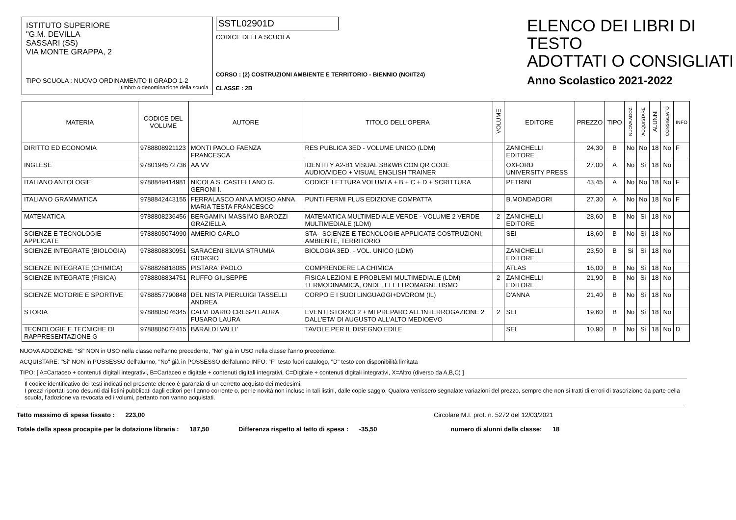ISTITUTO SUPERIORE
"G.M. DEVILLA
SASSARI (SS)
VIA MONTE GRAPPA, 2
TIPO SCUOLA : NUOVO ORDINAMENTO II GRADO 1-2
timbro o denominazione della scuola
SSTL02901D
CODICE DELLA SCUOLA
CORSO : (2) COSTRUZIONI AMBIENTE E TERRITORIO - BIENNIO (NO/IT24)
CLASSE : 2B
ELENCO DEI LIBRI DI TESTO
ADOTTATI O CONSIGLIATI
Anno Scolastico 2021-2022
| MATERIA | CODICE DEL VOLUME | AUTORE | TITOLO DELL'OPERA | VOLUME | EDITORE | PREZZO | TIPO | NUOVA ADOZ. | ACQUISTARE | ALUNNI | CONSIGLIATO | INFO |
| --- | --- | --- | --- | --- | --- | --- | --- | --- | --- | --- | --- | --- |
| DIRITTO ED ECONOMIA | 9788808921123 | MONTI PAOLO FAENZA FRANCESCA | RES PUBLICA 3ED - VOLUME UNICO (LDM) | | ZANICHELLI EDITORE | 24,30 | B | No | No | 18 | No | F |
| INGLESE | 9780194572736 | AA VV | IDENTITY A2-B1 VISUAL SB&WB CON QR CODE AUDIO/VIDEO + VISUAL ENGLISH TRAINER | | OXFORD UNIVERSITY PRESS | 27,00 | A | No | Si | 18 | No | |
| ITALIANO ANTOLOGIE | 9788849414981 | NICOLA S. CASTELLANO G. GERONI I. | CODICE LETTURA VOLUMI A + B + C + D + SCRITTURA | | PETRINI | 43,45 | A | No | No | 18 | No | F |
| ITALIANO GRAMMATICA | 9788842443155 | FERRALASCO ANNA MOISO ANNA MARIA TESTA FRANCESCO | PUNTI FERMI PLUS EDIZIONE COMPATTA | | B.MONDADORI | 27,30 | A | No | No | 18 | No | F |
| MATEMATICA | 9788808236456 | BERGAMINI MASSIMO BAROZZI GRAZIELLA | MATEMATICA MULTIMEDIALE VERDE - VOLUME 2 VERDE MULTIMEDIALE (LDM) | 2 | ZANICHELLI EDITORE | 28,60 | B | No | Si | 18 | No | |
| SCIENZE E TECNOLOGIE APPLICATE | 9788805074990 | AMERIO CARLO | STA - SCIENZE E TECNOLOGIE APPLICATE COSTRUZIONI, AMBIENTE, TERRITORIO | | SEI | 18,60 | B | No | Si | 18 | No | |
| SCIENZE INTEGRATE (BIOLOGIA) | 9788808830951 | SARACENI SILVIA STRUMIA GIORGIO | BIOLOGIA 3ED. - VOL. UNICO (LDM) | | ZANICHELLI EDITORE | 23,50 | B | Si | Si | 18 | No | |
| SCIENZE INTEGRATE (CHIMICA) | 9788826818085 | PISTARA' PAOLO | COMPRENDERE LA CHIMICA | | ATLAS | 16,00 | B | No | Si | 18 | No | |
| SCIENZE INTEGRATE (FISICA) | 9788808834751 | RUFFO GIUSEPPE | FISICA LEZIONI E PROBLEMI MULTIMEDIALE (LDM) TERMODINAMICA, ONDE, ELETTROMAGNETISMO | 2 | ZANICHELLI EDITORE | 21,90 | B | No | Si | 18 | No | |
| SCIENZE MOTORIE E SPORTIVE | 9788857790848 | DEL NISTA PIERLUIGI TASSELLI ANDREA | CORPO E I SUOI LINGUAGGI+DVDROM (IL) | | D'ANNA | 21,40 | B | No | Si | 18 | No | |
| STORIA | 9788805076345 | CALVI DARIO CRESPI LAURA FUSARO LAURA | EVENTI STORICI 2 + MI PREPARO ALL'INTERROGAZIONE 2 DALL'ETA' DI AUGUSTO ALL'ALTO MEDIOEVO | 2 | SEI | 19,60 | B | No | Si | 18 | No | |
| TECNOLOGIE E TECNICHE DI RAPPRESENTAZIONE G | 9788805072415 | BARALDI VALLI' | TAVOLE PER IL DISEGNO EDILE | | SEI | 10,90 | B | No | Si | 18 | No | D |
NUOVA ADOZIONE: "Si" NON in USO nella classe nell'anno precedente, "No" già in USO nella classe l'anno precedente.
ACQUISTARE: "Si" NON in POSSESSO dell'alunno, "No" già in POSSESSO dell'alunno INFO: "F" testo fuori catalogo, "D" testo con disponibilità limitata
TIPO: [ A=Cartaceo + contenuti digitali integrativi, B=Cartaceo e digitale + contenuti digitali integrativi, C=Digitale + contenuti digitali integrativi, X=Altro (diverso da A,B,C) ]
Il codice identificativo dei testi indicati nel presente elenco è garanzia di un corretto acquisto dei medesimi.
I prezzi riportati sono desunti dai listini pubblicati dagli editori per l'anno corrente o, per le novità non incluse in tali listini, dalle copie saggio. Qualora venissero segnalate variazioni del prezzo, sempre che non si tratti di errori di trascrizione da parte della scuola, l'adozione va revocata ed i volumi, pertanto non vanno acquistati.
Tetto massimo di spesa fissato : 223,00 Circolare M.I. prot. n. 5272 del 12/03/2021
Totale della spesa procapite per la dotazione libraria : 187,50 Differenza rispetto al tetto di spesa : -35,50 numero di alunni della classe: 18